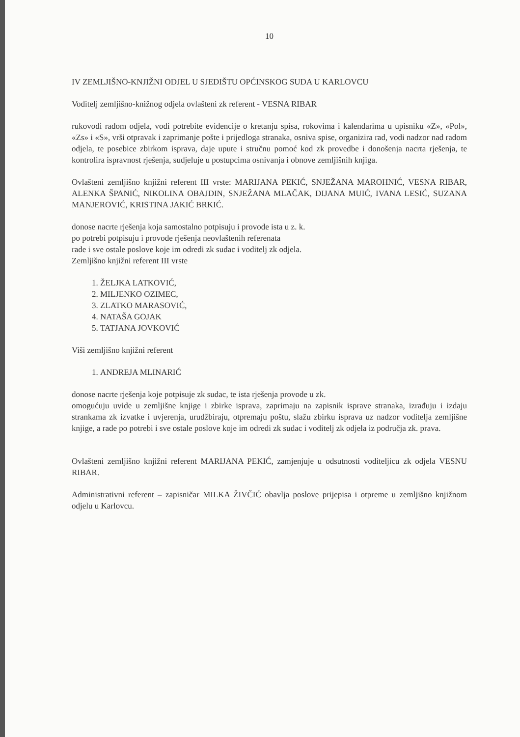10
IV ZEMLJIŠNO-KNJIŽNI ODJEL U SJEDIŠTU OPĆINSKOG SUDA U KARLOVCU
Voditelj zemljišno-knižnog odjela ovlašteni zk referent - VESNA RIBAR
rukovodi radom odjela, vodi potrebite evidencije o kretanju spisa, rokovima i kalendarima u upisniku «Z», «Pol», «Zs» i «S», vrši otpravak i zaprimanje pošte i prijedloga stranaka, osniva spise, organizira rad, vodi nadzor nad radom odjela, te posebice zbirkom isprava, daje upute i stručnu pomoć kod zk provedbe i donošenja nacrta rješenja, te kontrolira ispravnost rješenja, sudjeluje u postupcima osnivanja i obnove zemljišnih knjiga.
Ovlašteni zemljišno knjižni referent III vrste: MARIJANA PEKIĆ, SNJEŽANA MAROHNIĆ, VESNA RIBAR, ALENKA ŠPANIĆ, NIKOLINA OBAJDIN, SNJEŽANA MLAČAK, DIJANA MUIĆ, IVANA LESIĆ, SUZANA MANJEROVIĆ, KRISTINA JAKIĆ BRKIĆ.
donose nacrte rješenja koja samostalno potpisuju i provode ista u z. k.
po potrebi potpisuju i provode rješenja neovlaštenih referenata
rade i sve ostale poslove koje im odredi zk sudac i voditelj zk odjela.
Zemljišno knjižni referent III vrste
1. ŽELJKA LATKOVIĆ,
2. MILJENKO OZIMEC,
3. ZLATKO MARASOVIĆ,
4. NATAŠA GOJAK
5. TATJANA JOVKOVIĆ
Viši zemljišno knjižni referent
1. ANDREJA MLINARIĆ
donose nacrte rješenja koje potpisuje zk sudac, te ista rješenja provode u zk.
omogućuju uvide u zemljišne knjige i zbirke isprava, zaprimaju na zapisnik isprave stranaka, izrađuju i izdaju strankama zk izvatke i uvjerenja, urudžbiraju, otpremaju poštu, slažu zbirku isprava uz nadzor voditelja zemljišne knjige, a rade po potrebi i sve ostale poslove koje im odredi zk sudac i voditelj zk odjela iz područja zk. prava.
Ovlašteni zemljišno knjižni referent MARIJANA PEKIĆ, zamjenjuje u odsutnosti voditeljicu zk odjela VESNU RIBAR.
Administrativni referent – zapisničar MILKA ŽIVČIĆ obavlja poslove prijepisa i otpreme u zemljišno knjižnom odjelu u Karlovcu.